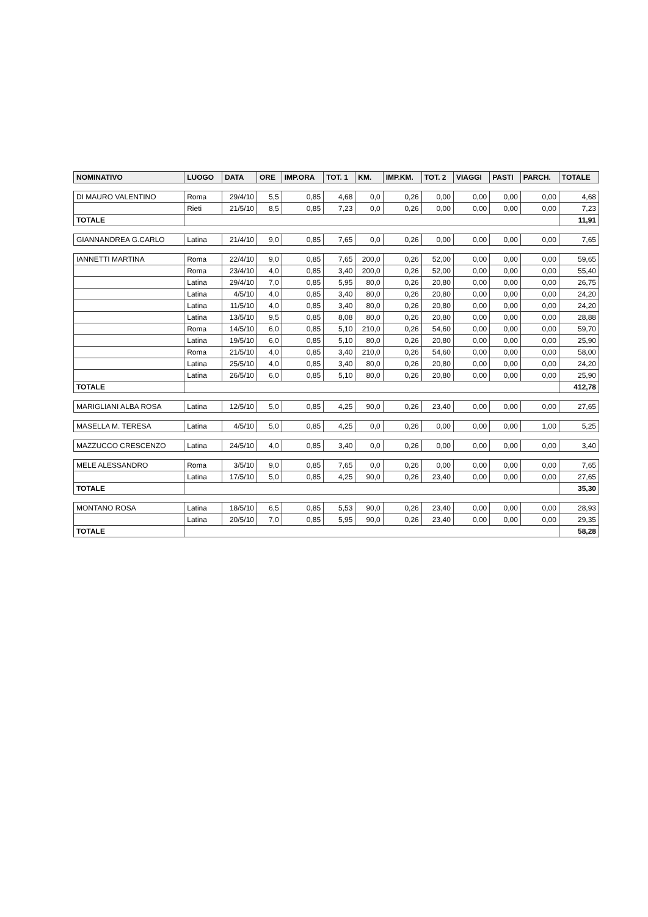| NOMINATIVO | LUOGO | DATA | ORE | IMP.ORA | TOT. 1 | KM. | IMP.KM. | TOT. 2 | VIAGGI | PASTI | PARCH. | TOTALE |
| --- | --- | --- | --- | --- | --- | --- | --- | --- | --- | --- | --- | --- |
| DI MAURO VALENTINO | Roma | 29/4/10 | 5,5 | 0,85 | 4,68 | 0,0 | 0,26 | 0,00 | 0,00 | 0,00 | 0,00 | 4,68 |
| | Rieti | 21/5/10 | 8,5 | 0,85 | 7,23 | 0,0 | 0,26 | 0,00 | 0,00 | 0,00 | 0,00 | 7,23 |
| TOTALE | | | | | | | | | | | | 11,91 |
| GIANNANDREA G.CARLO | Latina | 21/4/10 | 9,0 | 0,85 | 7,65 | 0,0 | 0,26 | 0,00 | 0,00 | 0,00 | 0,00 | 7,65 |
| IANNETTI MARTINA | Roma | 22/4/10 | 9,0 | 0,85 | 7,65 | 200,0 | 0,26 | 52,00 | 0,00 | 0,00 | 0,00 | 59,65 |
| | Roma | 23/4/10 | 4,0 | 0,85 | 3,40 | 200,0 | 0,26 | 52,00 | 0,00 | 0,00 | 0,00 | 55,40 |
| | Latina | 29/4/10 | 7,0 | 0,85 | 5,95 | 80,0 | 0,26 | 20,80 | 0,00 | 0,00 | 0,00 | 26,75 |
| | Latina | 4/5/10 | 4,0 | 0,85 | 3,40 | 80,0 | 0,26 | 20,80 | 0,00 | 0,00 | 0,00 | 24,20 |
| | Latina | 11/5/10 | 4,0 | 0,85 | 3,40 | 80,0 | 0,26 | 20,80 | 0,00 | 0,00 | 0,00 | 24,20 |
| | Latina | 13/5/10 | 9,5 | 0,85 | 8,08 | 80,0 | 0,26 | 20,80 | 0,00 | 0,00 | 0,00 | 28,88 |
| | Roma | 14/5/10 | 6,0 | 0,85 | 5,10 | 210,0 | 0,26 | 54,60 | 0,00 | 0,00 | 0,00 | 59,70 |
| | Latina | 19/5/10 | 6,0 | 0,85 | 5,10 | 80,0 | 0,26 | 20,80 | 0,00 | 0,00 | 0,00 | 25,90 |
| | Roma | 21/5/10 | 4,0 | 0,85 | 3,40 | 210,0 | 0,26 | 54,60 | 0,00 | 0,00 | 0,00 | 58,00 |
| | Latina | 25/5/10 | 4,0 | 0,85 | 3,40 | 80,0 | 0,26 | 20,80 | 0,00 | 0,00 | 0,00 | 24,20 |
| | Latina | 26/5/10 | 6,0 | 0,85 | 5,10 | 80,0 | 0,26 | 20,80 | 0,00 | 0,00 | 0,00 | 25,90 |
| TOTALE | | | | | | | | | | | | 412,78 |
| MARIGLIANI ALBA ROSA | Latina | 12/5/10 | 5,0 | 0,85 | 4,25 | 90,0 | 0,26 | 23,40 | 0,00 | 0,00 | 0,00 | 27,65 |
| MASELLA M. TERESA | Latina | 4/5/10 | 5,0 | 0,85 | 4,25 | 0,0 | 0,26 | 0,00 | 0,00 | 0,00 | 1,00 | 5,25 |
| MAZZUCCO CRESCENZO | Latina | 24/5/10 | 4,0 | 0,85 | 3,40 | 0,0 | 0,26 | 0,00 | 0,00 | 0,00 | 0,00 | 3,40 |
| MELE ALESSANDRO | Roma | 3/5/10 | 9,0 | 0,85 | 7,65 | 0,0 | 0,26 | 0,00 | 0,00 | 0,00 | 0,00 | 7,65 |
| | Latina | 17/5/10 | 5,0 | 0,85 | 4,25 | 90,0 | 0,26 | 23,40 | 0,00 | 0,00 | 0,00 | 27,65 |
| TOTALE | | | | | | | | | | | | 35,30 |
| MONTANO ROSA | Latina | 18/5/10 | 6,5 | 0,85 | 5,53 | 90,0 | 0,26 | 23,40 | 0,00 | 0,00 | 0,00 | 28,93 |
| | Latina | 20/5/10 | 7,0 | 0,85 | 5,95 | 90,0 | 0,26 | 23,40 | 0,00 | 0,00 | 0,00 | 29,35 |
| TOTALE | | | | | | | | | | | | 58,28 |